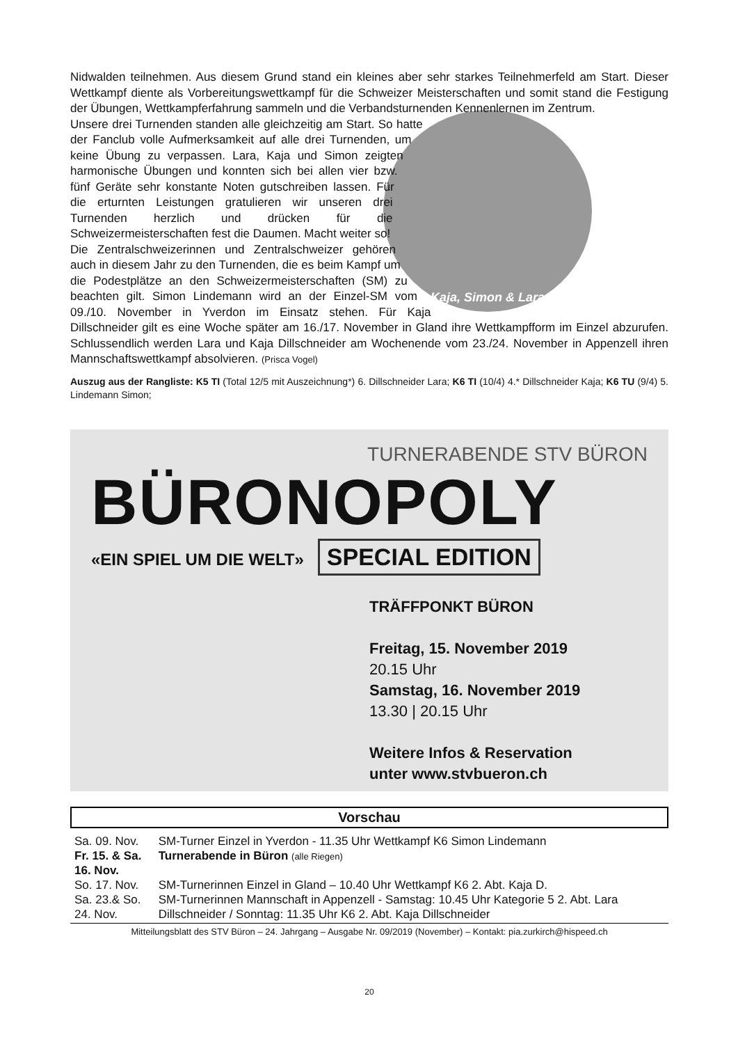Nidwalden teilnehmen. Aus diesem Grund stand ein kleines aber sehr starkes Teilnehmerfeld am Start. Dieser Wettkampf diente als Vorbereitungswettkampf für die Schweizer Meisterschaften und somit stand die Festigung der Übungen, Wettkampferfahrung sammeln und die Verbandsturnenden Kennenlernen im Zentrum.
Kaja, Simon & Lara
Unsere drei Turnenden standen alle gleichzeitig am Start. So hatte der Fanclub volle Aufmerksamkeit auf alle drei Turnenden, um keine Übung zu verpassen. Lara, Kaja und Simon zeigten harmonische Übungen und konnten sich bei allen vier bzw. fünf Geräte sehr konstante Noten gutschreiben lassen. Für die erturnten Leistungen gratulieren wir unseren drei Turnenden herzlich und drücken für die Schweizermeisterschaften fest die Daumen. Macht weiter so!
Die Zentralschweizerinnen und Zentralschweizer gehören auch in diesem Jahr zu den Turnenden, die es beim Kampf um die Podestplätze an den Schweizermeisterschaften (SM) zu beachten gilt. Simon Lindemann wird an der Einzel-SM vom 09./10. November in Yverdon im Einsatz stehen. Für Kaja Dillschneider gilt es eine Woche später am 16./17. November in Gland ihre Wettkampfform im Einzel abzurufen. Schlussendlich werden Lara und Kaja Dillschneider am Wochenende vom 23./24. November in Appenzell ihren Mannschaftswettkampf absolvieren. (Prisca Vogel)
Auszug aus der Rangliste: K5 TI (Total 12/5 mit Auszeichnung*) 6. Dillschneider Lara; K6 TI (10/4) 4.* Dillschneider Kaja; K6 TU (9/4) 5. Lindemann Simon;
TURNERABENDE STV BÜRON
BÜRONOPOLY
«EIN SPIEL UM DIE WELT» SPECIAL EDITION
TRÄFFPONKT BÜRON
Freitag, 15. November 2019
20.15 Uhr
Samstag, 16. November 2019
13.30 | 20.15 Uhr
Weitere Infos & Reservation
unter www.stvbueron.ch
Vorschau
| Sa. 09. Nov. | SM-Turner Einzel in Yverdon - 11.35 Uhr Wettkampf K6 Simon Lindemann |
| Fr. 15. & Sa. 16. Nov. | Turnerabende in Büron (alle Riegen) |
| So. 17. Nov. | SM-Turnerinnen Einzel in Gland – 10.40 Uhr Wettkampf K6 2. Abt. Kaja D. |
| Sa. 23.& So. 24. Nov. | SM-Turnerinnen Mannschaft in Appenzell - Samstag: 10.45 Uhr Kategorie 5 2. Abt. Lara Dillschneider / Sonntag: 11.35 Uhr K6 2. Abt. Kaja Dillschneider |
Mitteilungsblatt des STV Büron – 24. Jahrgang – Ausgabe Nr. 09/2019 (November) – Kontakt: pia.zurkirch@hispeed.ch
20